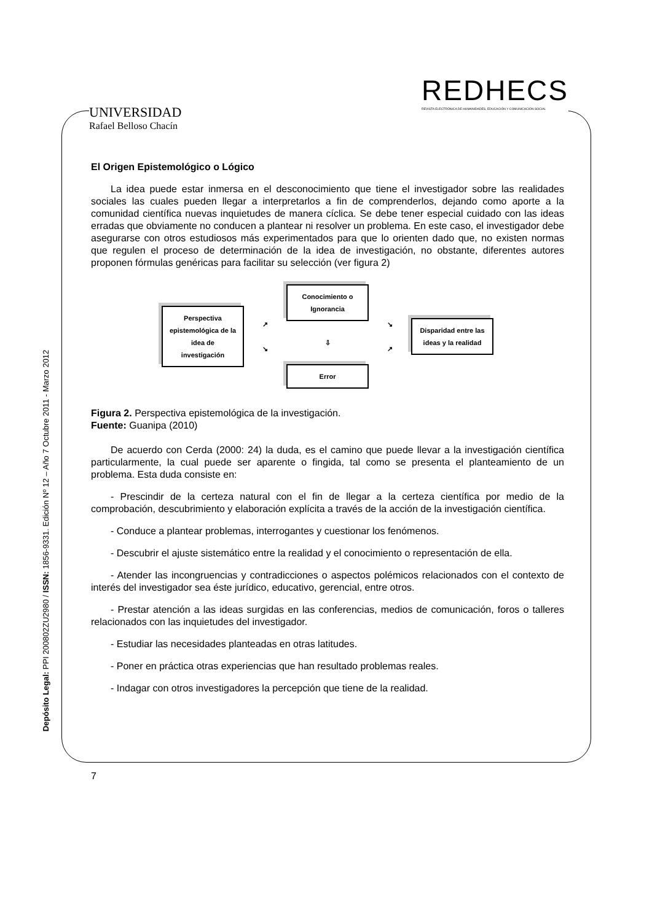UNIVERSIDAD
Rafael Belloso Chacín
REDHECS
REVISTA ELECTRÓNICA DE HUMANIDADES, EDUCACIÓN Y COMUNICACIÓN SOCIAL
Depósito Legal: PPI 200802ZU2980 / ISSN: 1856-9331. Edición Nº 12 – Año 7 Octubre 2011 - Marzo 2012
El Origen Epistemológico o Lógico
La idea puede estar inmersa en el desconocimiento que tiene el investigador sobre las realidades sociales las cuales pueden llegar a interpretarlos a fin de comprenderlos, dejando como aporte a la comunidad científica nuevas inquietudes de manera cíclica. Se debe tener especial cuidado con las ideas erradas que obviamente no conducen a plantear ni resolver un problema. En este caso, el investigador debe asegurarse con otros estudiosos más experimentados para que lo orienten dado que, no existen normas que regulen el proceso de determinación de la idea de investigación, no obstante, diferentes autores proponen fórmulas genéricas para facilitar su selección (ver figura 2)
Perspectiva epistemológica de la idea de investigación
↗
↘
Conocimiento o Ignorancia
⇩
Error
↘
↗
Disparidad entre las ideas y la realidad
Figura 2. Perspectiva epistemológica de la investigación.
Fuente: Guanipa (2010)
De acuerdo con Cerda (2000: 24) la duda, es el camino que puede llevar a la investigación científica particularmente, la cual puede ser aparente o fingida, tal como se presenta el planteamiento de un problema. Esta duda consiste en:
- Prescindir de la certeza natural con el fin de llegar a la certeza científica por medio de la comprobación, descubrimiento y elaboración explícita a través de la acción de la investigación científica.
- Conduce a plantear problemas, interrogantes y cuestionar los fenómenos.
- Descubrir el ajuste sistemático entre la realidad y el conocimiento o representación de ella.
- Atender las incongruencias y contradicciones o aspectos polémicos relacionados con el contexto de interés del investigador sea éste jurídico, educativo, gerencial, entre otros.
- Prestar atención a las ideas surgidas en las conferencias, medios de comunicación, foros o talleres relacionados con las inquietudes del investigador.
- Estudiar las necesidades planteadas en otras latitudes.
- Poner en práctica otras experiencias que han resultado problemas reales.
- Indagar con otros investigadores la percepción que tiene de la realidad.
7